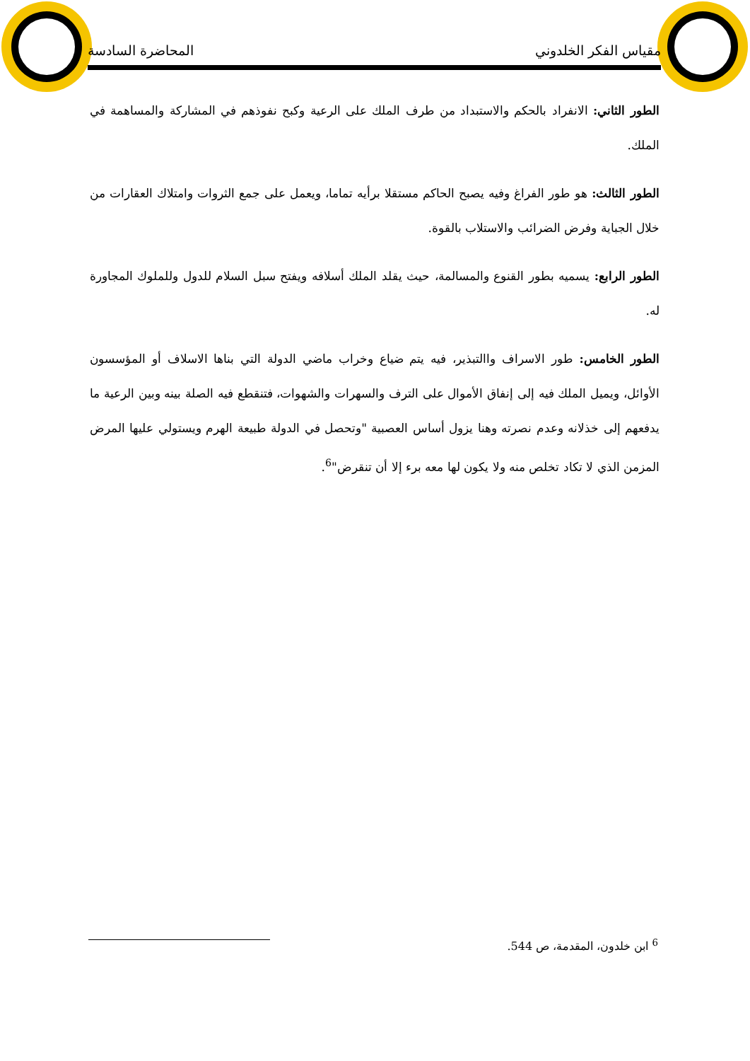مقياس الفكر الخلدوني المحاضرة السادسة
الطور الثاني: الانفراد بالحكم والاستبداد من طرف الملك على الرعية وكبح نفوذهم في المشاركة والمساهمة في الملك.
الطور الثالث: هو طور الفراغ وفيه يصبح الحاكم مستقلا برأيه تماما، ويعمل على جمع الثروات وامتلاك العقارات من خلال الجباية وفرض الضرائب والاستلاب بالقوة.
الطور الرابع: يسميه بطور القنوع والمسالمة، حيث يقلد الملك أسلافه ويفتح سبل السلام للدول وللملوك المجاورة له.
الطور الخامس: طور الاسراف واالتبذير، فيه يتم ضياع وخراب ماضي الدولة التي بناها الاسلاف أو المؤسسون الأوائل، ويميل الملك فيه إلى إنفاق الأموال على الترف والسهرات والشهوات، فتنقطع فيه الصلة بينه وبين الرعية ما يدفعهم إلى خذلانه وعدم نصرته وهنا يزول أساس العصبية "وتحصل في الدولة طبيعة الهرم ويستولي عليها المرض المزمن الذي لا تكاد تخلص منه ولا يكون لها معه برء إلا أن تنقرض"<sup>6</sup>.
<sup>6</sup> ابن خلدون، المقدمة، ص 544.